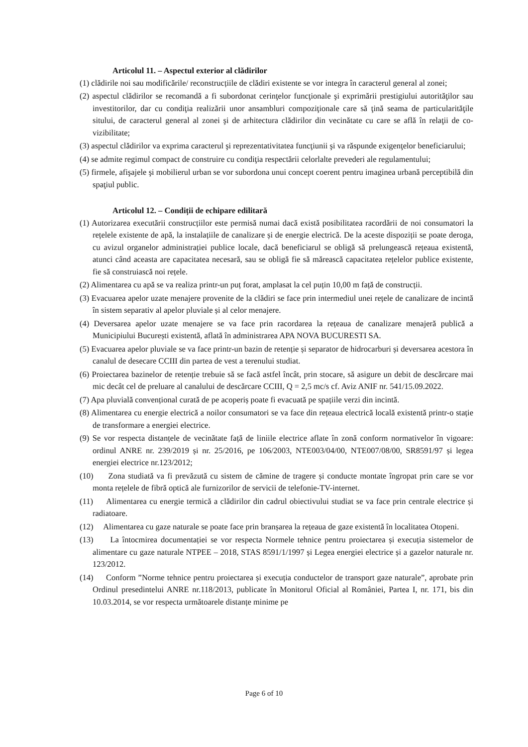Articolul 11. – Aspectul exterior al clădirilor
(1) clădirile noi sau modificările/ reconstrucțiile de clădiri existente se vor integra în caracterul general al zonei;
(2) aspectul clădirilor se recomandă a fi subordonat cerinţelor funcţionale şi exprimării prestigiului autorităţilor sau investitorilor, dar cu condiţia realizării unor ansambluri compoziţionale care să ţină seama de particularităţile sitului, de caracterul general al zonei şi de arhitectura clădirilor din vecinătate cu care se află în relaţii de co-vizibilitate;
(3) aspectul clădirilor va exprima caracterul şi reprezentativitatea funcţiunii şi va răspunde exigenţelor beneficiarului;
(4) se admite regimul compact de construire cu condiţia respectării celorlalte prevederi ale regulamentului;
(5) firmele, afişajele şi mobilierul urban se vor subordona unui concept coerent pentru imaginea urbană perceptibilă din spaţiul public.
Articolul 12. – Condiții de echipare edilitară
(1) Autorizarea executării construcțiilor este permisă numai dacă există posibilitatea racordării de noi consumatori la rețelele existente de apă, la instalațiile de canalizare și de energie electrică. De la aceste dispoziții se poate deroga, cu avizul organelor administrației publice locale, dacă beneficiarul se obligă să prelungească rețeaua existentă, atunci când aceasta are capacitatea necesară, sau se obligă fie să mărească capacitatea rețelelor publice existente, fie să construiască noi rețele.
(2) Alimentarea cu apă se va realiza printr-un puț forat, amplasat la cel puțin 10,00 m față de construcții.
(3) Evacuarea apelor uzate menajere provenite de la clădiri se face prin intermediul unei rețele de canalizare de incintă în sistem separativ al apelor pluviale și al celor menajere.
(4) Deversarea apelor uzate menajere se va face prin racordarea la rețeaua de canalizare menajeră publică a Municipiului București existentă, aflată în administrarea APA NOVA BUCURESTI SA.
(5) Evacuarea apelor pluviale se va face printr-un bazin de retenție și separator de hidrocarburi și deversarea acestora în canalul de desecare CCIII din partea de vest a terenului studiat.
(6) Proiectarea bazinelor de retenție trebuie să se facă astfel încât, prin stocare, să asigure un debit de descărcare mai mic decât cel de preluare al canalului de descărcare CCIII, Q = 2,5 mc/s cf. Aviz ANIF nr. 541/15.09.2022.
(7) Apa pluvială convențional curată de pe acoperiș poate fi evacuată pe spațiile verzi din incintă.
(8) Alimentarea cu energie electrică a noilor consumatori se va face din rețeaua electrică locală existentă printr-o stație de transformare a energiei electrice.
(9) Se vor respecta distanțele de vecinătate față de liniile electrice aflate în zonă conform normativelor în vigoare: ordinul ANRE nr. 239/2019 și nr. 25/2016, pe 106/2003, NTE003/04/00, NTE007/08/00, SR8591/97 și legea energiei electrice nr.123/2012;
(10) Zona studiată va fi prevăzută cu sistem de cămine de tragere și conducte montate îngropat prin care se vor monta rețelele de fibră optică ale furnizorilor de servicii de telefonie-TV-internet.
(11) Alimentarea cu energie termică a clădirilor din cadrul obiectivului studiat se va face prin centrale electrice și radiatoare.
(12) Alimentarea cu gaze naturale se poate face prin branșarea la rețeaua de gaze existentă în localitatea Otopeni.
(13) La întocmirea documentației se vor respecta Normele tehnice pentru proiectarea și execuția sistemelor de alimentare cu gaze naturale NTPEE – 2018, STAS 8591/1/1997 și Legea energiei electrice și a gazelor naturale nr. 123/2012.
(14) Conform ”Norme tehnice pentru proiectarea și execuția conductelor de transport gaze naturale”, aprobate prin Ordinul presedintelui ANRE nr.118/2013, publicate în Monitorul Oficial al României, Partea I, nr. 171, bis din 10.03.2014, se vor respecta următoarele distanțe minime pe
Page 6 of 10